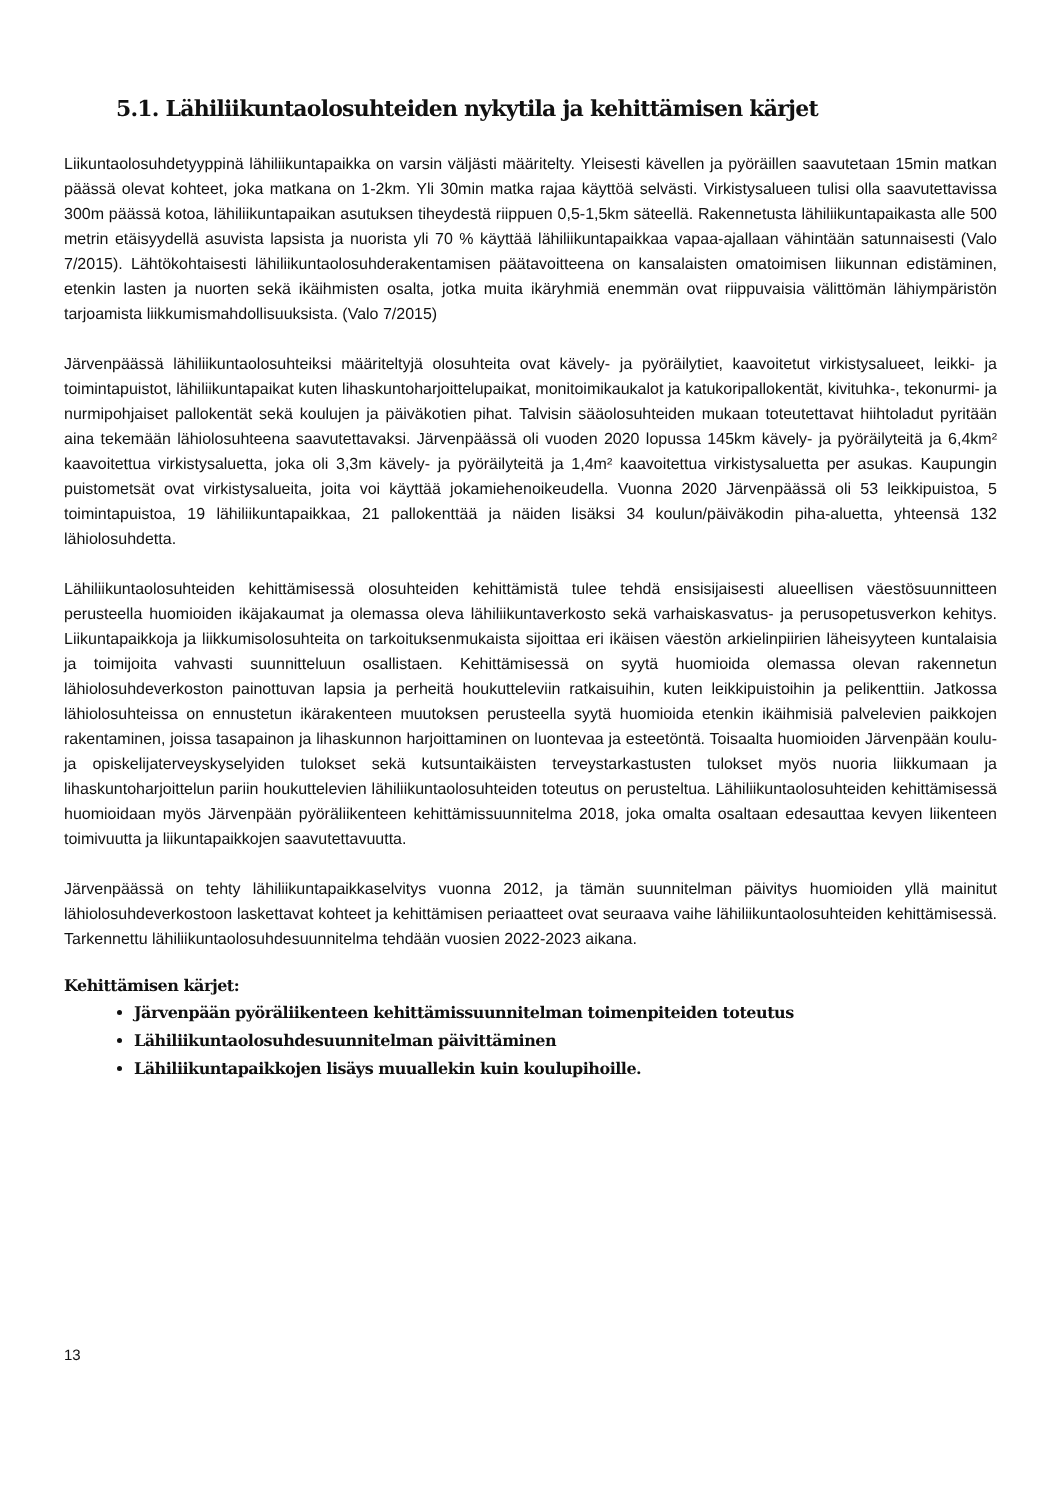5.1. Lähiliikuntaolosuhteiden nykytila ja kehittämisen kärjet
Liikuntaolosuhdetyyppinä lähiliikuntapaikka on varsin väljästi määritelty. Yleisesti kävellen ja pyöräillen saavutetaan 15min matkan päässä olevat kohteet, joka matkana on 1-2km. Yli 30min matka rajaa käyttöä selvästi. Virkistysalueen tulisi olla saavutettavissa 300m päässä kotoa, lähiliikuntapaikan asutuksen tiheydestä riippuen 0,5-1,5km säteellä. Rakennetusta lähiliikuntapaikasta alle 500 metrin etäisyydellä asuvista lapsista ja nuorista yli 70 % käyttää lähiliikuntapaikkaa vapaa-ajallaan vähintään satunnaisesti (Valo 7/2015). Lähtökohtaisesti lähiliikuntaolosuhderakentamisen päätavoitteena on kansalaisten omatoimisen liikunnan edistäminen, etenkin lasten ja nuorten sekä ikäihmisten osalta, jotka muita ikäryhmiä enemmän ovat riippuvaisia välittömän lähiympäristön tarjoamista liikkumismahdollisuuksista. (Valo 7/2015)
Järvenpäässä lähiliikuntaolosuhteiksi määriteltyjä olosuhteita ovat kävely- ja pyöräilytiet, kaavoitetut virkistysalueet, leikki- ja toimintapuistot, lähiliikuntapaikat kuten lihaskuntoharjoittelupaikat, monitoimikaukalot ja katukoripallokentät, kivituhka-, tekonurmi- ja nurmipohjaiset pallokentät sekä koulujen ja päiväkotien pihat. Talvisin sääolosuhteiden mukaan toteutettavat hiihtoladut pyritään aina tekemään lähiolosuhteena saavutettavaksi. Järvenpäässä oli vuoden 2020 lopussa 145km kävely- ja pyöräilyteitä ja 6,4km² kaavoitettua virkistysaluetta, joka oli 3,3m kävely- ja pyöräilyteitä ja 1,4m² kaavoitettua virkistysaluetta per asukas. Kaupungin puistometsät ovat virkistysalueita, joita voi käyttää jokamiehenoikeudella. Vuonna 2020 Järvenpäässä oli 53 leikkipuistoa, 5 toimintapuistoa, 19 lähiliikuntapaikkaa, 21 pallokenttää ja näiden lisäksi 34 koulun/päiväkodin piha-aluetta, yhteensä 132 lähiolosuhdetta.
Lähiliikuntaolosuhteiden kehittämisessä olosuhteiden kehittämistä tulee tehdä ensisijaisesti alueellisen väestösuunnitteen perusteella huomioiden ikäjakaumat ja olemassa oleva lähiliikuntaverkosto sekä varhaiskasvatus- ja perusopetusverkon kehitys. Liikuntapaikkoja ja liikkumisolosuhteita on tarkoituksenmukaista sijoittaa eri ikäisen väestön arkielinpiirien läheisyyteen kuntalaisia ja toimijoita vahvasti suunnitteluun osallistaen. Kehittämisessä on syytä huomioida olemassa olevan rakennetun lähiolosuhdeverkoston painottuvan lapsia ja perheitä houkutteleviin ratkaisuihin, kuten leikkipuistoihin ja pelikenttiin. Jatkossa lähiolosuhteissa on ennustetun ikärakenteen muutoksen perusteella syytä huomioida etenkin ikäihmisiä palvelevien paikkojen rakentaminen, joissa tasapainon ja lihaskunnon harjoittaminen on luontevaa ja esteetöntä. Toisaalta huomioiden Järvenpään koulu- ja opiskelijaterveyskyselyiden tulokset sekä kutsuntaikäisten terveystarkastusten tulokset myös nuoria liikkumaan ja lihaskuntoharjoittelun pariin houkuttelevien lähiliikuntaolosuhteiden toteutus on perusteltua. Lähiliikuntaolosuhteiden kehittämisessä huomioidaan myös Järvenpään pyöräliikenteen kehittämissuunnitelma 2018, joka omalta osaltaan edesauttaa kevyen liikenteen toimivuutta ja liikuntapaikkojen saavutettavuutta.
Järvenpäässä on tehty lähiliikuntapaikkaselvitys vuonna 2012, ja tämän suunnitelman päivitys huomioiden yllä mainitut lähiolosuhdeverkostoon laskettavat kohteet ja kehittämisen periaatteet ovat seuraava vaihe lähiliikuntaolosuhteiden kehittämisessä. Tarkennettu lähiliikuntaolosuhdesuunnitelma tehdään vuosien 2022-2023 aikana.
Kehittämisen kärjet:
Järvenpään pyöräliikenteen kehittämissuunnitelman toimenpiteiden toteutus
Lähiliikuntaolosuhdesuunnitelman päivittäminen
Lähiliikuntapaikkojen lisäys muuallekin kuin koulupihoille.
13